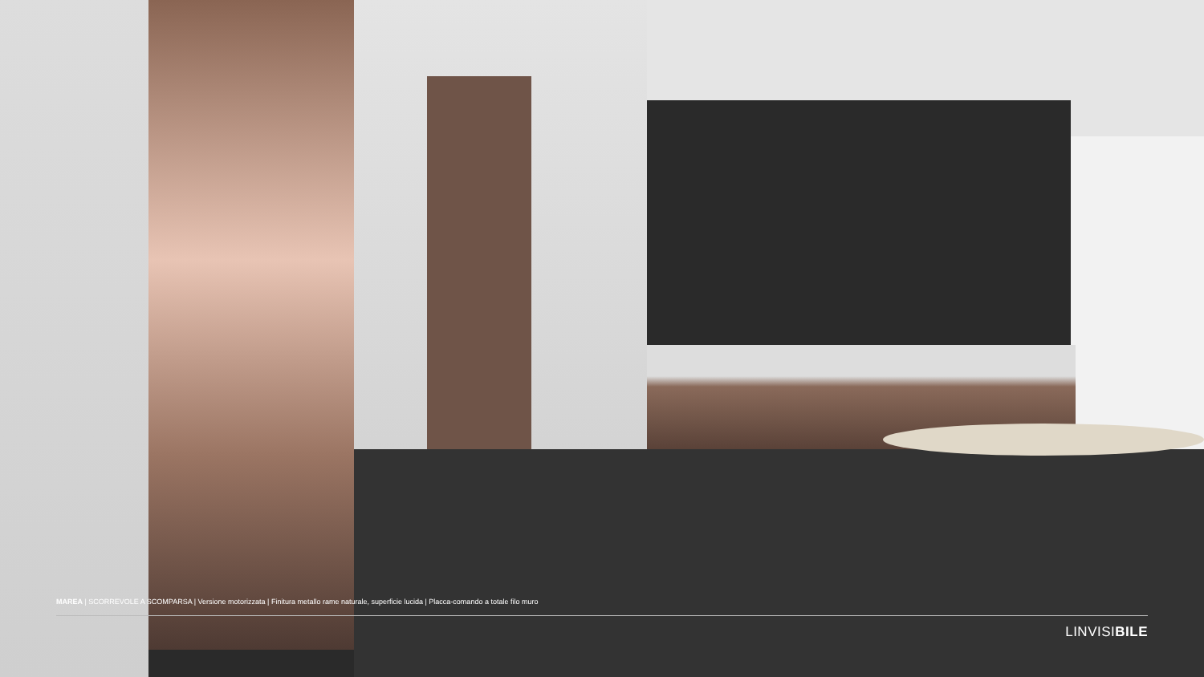MAREA | SCORREVOLE A SCOMPARSA | Versione motorizzata | Finitura metallo rame naturale, superficie lucida | Placca-comando a totale filo muro
LINVISIBILE